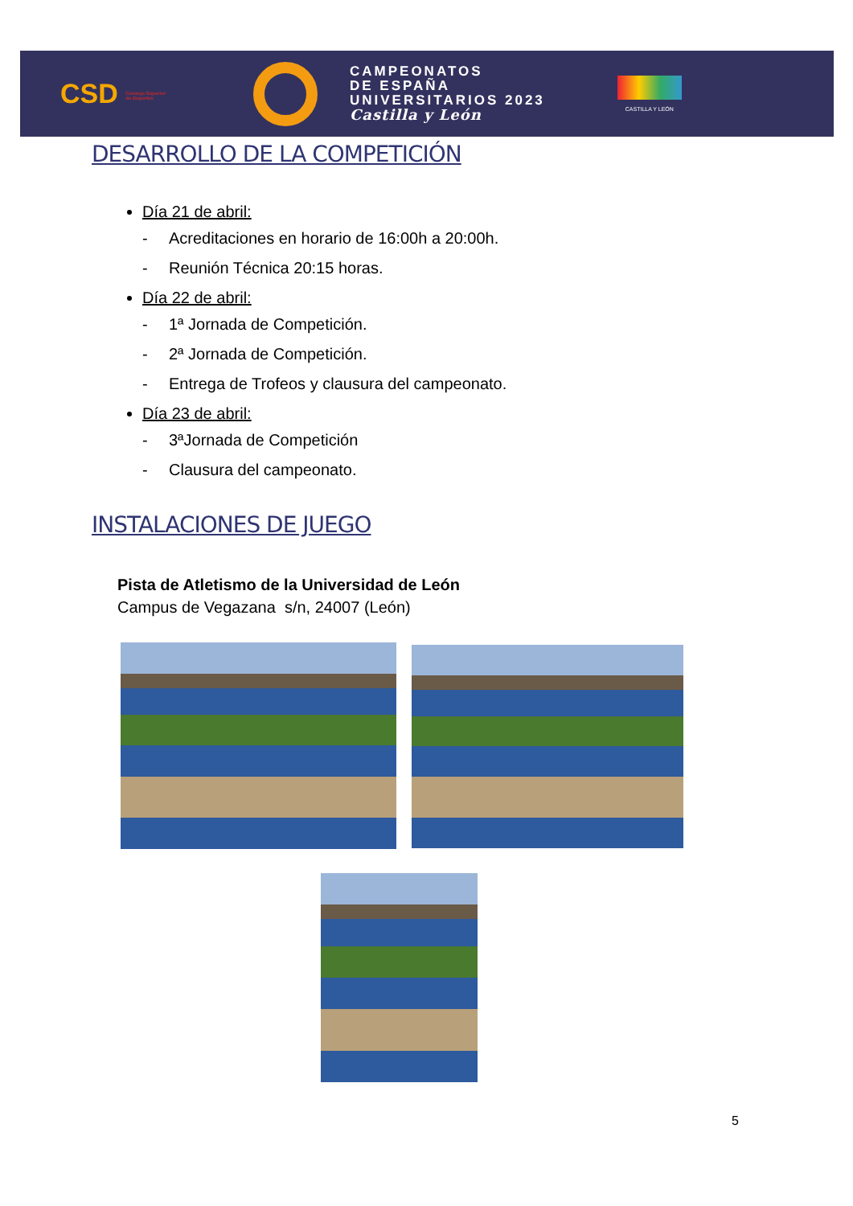CSD Consejo Superior de Deportes
CAMPEONATOS
DE ESPAÑA
UNIVERSITARIOS 2023
Castilla y León
CASTILLA Y LEÓN
DESARROLLO DE LA COMPETICIÓN
Día 21 de abril:
- Acreditaciones en horario de 16:00h a 20:00h.
- Reunión Técnica 20:15 horas.
Día 22 de abril:
- 1ª Jornada de Competición.
- 2ª Jornada de Competición.
- Entrega de Trofeos y clausura del campeonato.
Día 23 de abril:
- 3ªJornada de Competición
- Clausura del campeonato.
INSTALACIONES DE JUEGO
Pista de Atletismo de la Universidad de León
Campus de Vegazana s/n, 24007 (León)
5